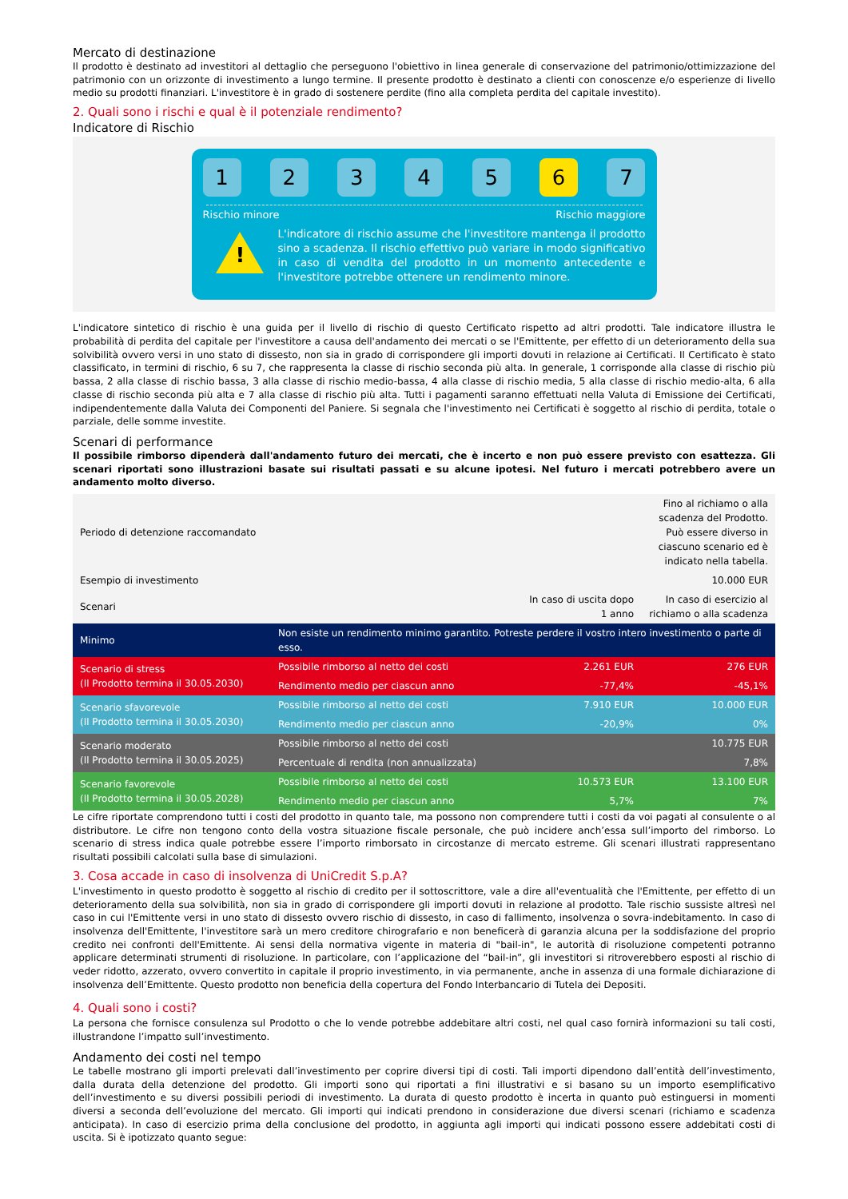Mercato di destinazione
Il prodotto è destinato ad investitori al dettaglio che perseguono l'obiettivo in linea generale di conservazione del patrimonio/ottimizzazione del patrimonio con un orizzonte di investimento a lungo termine. Il presente prodotto è destinato a clienti con conoscenze e/o esperienze di livello medio su prodotti finanziari. L'investitore è in grado di sostenere perdite (fino alla completa perdita del capitale investito).
2. Quali sono i rischi e qual è il potenziale rendimento?
Indicatore di Rischio
1 2 3 4 5 6 7
Rischio minore Rischio maggiore
!
L'indicatore di rischio assume che l'investitore mantenga il prodotto sino a scadenza. Il rischio effettivo può variare in modo significativo in caso di vendita del prodotto in un momento antecedente e l'investitore potrebbe ottenere un rendimento minore.
L'indicatore sintetico di rischio è una guida per il livello di rischio di questo Certificato rispetto ad altri prodotti. Tale indicatore illustra le probabilità di perdita del capitale per l'investitore a causa dell'andamento dei mercati o se l'Emittente, per effetto di un deterioramento della sua solvibilità ovvero versi in uno stato di dissesto, non sia in grado di corrispondere gli importi dovuti in relazione ai Certificati. Il Certificato è stato classificato, in termini di rischio, 6 su 7, che rappresenta la classe di rischio seconda più alta. In generale, 1 corrisponde alla classe di rischio più bassa, 2 alla classe di rischio bassa, 3 alla classe di rischio medio-bassa, 4 alla classe di rischio media, 5 alla classe di rischio medio-alta, 6 alla classe di rischio seconda più alta e 7 alla classe di rischio più alta. Tutti i pagamenti saranno effettuati nella Valuta di Emissione dei Certificati, indipendentemente dalla Valuta dei Componenti del Paniere. Si segnala che l'investimento nei Certificati è soggetto al rischio di perdita, totale o parziale, delle somme investite.
Scenari di performance
Il possibile rimborso dipenderà dall'andamento futuro dei mercati, che è incerto e non può essere previsto con esattezza. Gli scenari riportati sono illustrazioni basate sui risultati passati e su alcune ipotesi. Nel futuro i mercati potrebbero avere un andamento molto diverso.
| Periodo di detenzione raccomandato | | | Fino al richiamo o alla scadenza del Prodotto. Può essere diverso in ciascuno scenario ed è indicato nella tabella. |
| Esempio di investimento | | | 10.000 EUR |
| Scenari | | In caso di uscita dopo 1 anno | In caso di esercizio al richiamo o alla scadenza |
| Minimo | Non esiste un rendimento minimo garantito. Potreste perdere il vostro intero investimento o parte di esso. | | |
| Scenario di stress (Il Prodotto termina il 30.05.2030) | Possibile rimborso al netto dei costi | 2.261 EUR | 276 EUR |
| | Rendimento medio per ciascun anno | -77,4% | -45,1% |
| Scenario sfavorevole (Il Prodotto termina il 30.05.2030) | Possibile rimborso al netto dei costi | 7.910 EUR | 10.000 EUR |
| | Rendimento medio per ciascun anno | -20,9% | 0% |
| Scenario moderato (Il Prodotto termina il 30.05.2025) | Possibile rimborso al netto dei costi | | 10.775 EUR |
| | Percentuale di rendita (non annualizzata) | | 7,8% |
| Scenario favorevole (Il Prodotto termina il 30.05.2028) | Possibile rimborso al netto dei costi | 10.573 EUR | 13.100 EUR |
| | Rendimento medio per ciascun anno | 5,7% | 7% |
Le cifre riportate comprendono tutti i costi del prodotto in quanto tale, ma possono non comprendere tutti i costi da voi pagati al consulente o al distributore. Le cifre non tengono conto della vostra situazione fiscale personale, che può incidere anch’essa sull’importo del rimborso. Lo scenario di stress indica quale potrebbe essere l’importo rimborsato in circostanze di mercato estreme. Gli scenari illustrati rappresentano risultati possibili calcolati sulla base di simulazioni.
3. Cosa accade in caso di insolvenza di UniCredit S.p.A?
L'investimento in questo prodotto è soggetto al rischio di credito per il sottoscrittore, vale a dire all'eventualità che l'Emittente, per effetto di un deterioramento della sua solvibilità, non sia in grado di corrispondere gli importi dovuti in relazione al prodotto. Tale rischio sussiste altresì nel caso in cui l'Emittente versi in uno stato di dissesto ovvero rischio di dissesto, in caso di fallimento, insolvenza o sovra-indebitamento. In caso di insolvenza dell'Emittente, l'investitore sarà un mero creditore chirografario e non beneficerà di garanzia alcuna per la soddisfazione del proprio credito nei confronti dell'Emittente. Ai sensi della normativa vigente in materia di "bail-in", le autorità di risoluzione competenti potranno applicare determinati strumenti di risoluzione. In particolare, con l’applicazione del “bail-in”, gli investitori si ritroverebbero esposti al rischio di veder ridotto, azzerato, ovvero convertito in capitale il proprio investimento, in via permanente, anche in assenza di una formale dichiarazione di insolvenza dell’Emittente. Questo prodotto non beneficia della copertura del Fondo Interbancario di Tutela dei Depositi.
4. Quali sono i costi?
La persona che fornisce consulenza sul Prodotto o che lo vende potrebbe addebitare altri costi, nel qual caso fornirà informazioni su tali costi, illustrandone l’impatto sull’investimento.
Andamento dei costi nel tempo
Le tabelle mostrano gli importi prelevati dall’investimento per coprire diversi tipi di costi. Tali importi dipendono dall’entità dell’investimento, dalla durata della detenzione del prodotto. Gli importi sono qui riportati a fini illustrativi e si basano su un importo esemplificativo dell’investimento e su diversi possibili periodi di investimento. La durata di questo prodotto è incerta in quanto può estinguersi in momenti diversi a seconda dell’evoluzione del mercato. Gli importi qui indicati prendono in considerazione due diversi scenari (richiamo e scadenza anticipata). In caso di esercizio prima della conclusione del prodotto, in aggiunta agli importi qui indicati possono essere addebitati costi di uscita. Si è ipotizzato quanto segue: